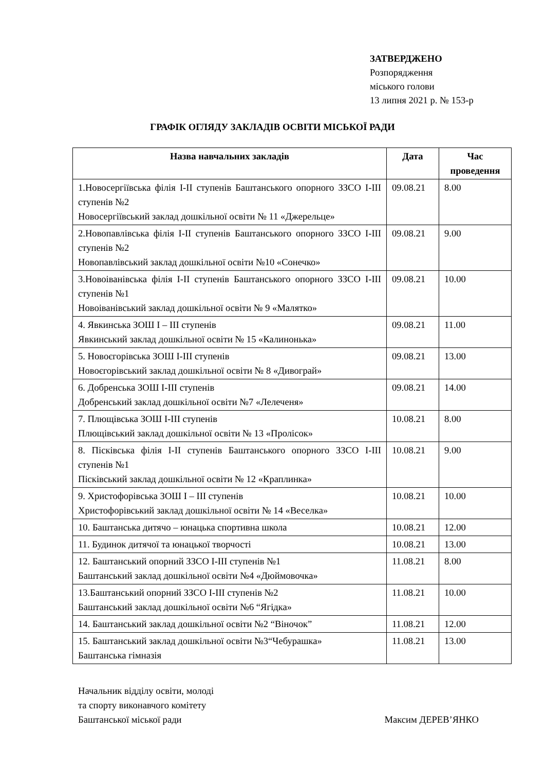ЗАТВЕРДЖЕНО
Розпорядження
міського голови
13 липня 2021 р. № 153-р
ГРАФІК ОГЛЯДУ ЗАКЛАДІВ ОСВІТИ МІСЬКОЇ РАДИ
| Назва навчальних закладів | Дата | Час проведення |
| --- | --- | --- |
| 1.Новосергіївська філія І-ІІ ступенів Баштанського опорного ЗЗСО І-ІІІ ступенів №2 Новосергіївський заклад дошкільної освіти № 11 «Джерельце» | 09.08.21 | 8.00 |
| 2.Новопавлівська філія І-ІІ ступенів Баштанського опорного ЗЗСО І-ІІІ ступенів №2 Новопавлівський заклад дошкільної освіти №10 «Сонечко» | 09.08.21 | 9.00 |
| 3.Новоіванівська філія І-ІІ ступенів Баштанського опорного ЗЗСО І-ІІІ ступенів №1 Новоіванівський заклад дошкільної освіти № 9 «Малятко» | 09.08.21 | 10.00 |
| 4. Явкинська ЗОШ І – ІІІ ступенів Явкинський заклад дошкільної освіти № 15 «Калинонька» | 09.08.21 | 11.00 |
| 5. Новоєгорівська ЗОШ І-ІІІ ступенів Новоєгорівський заклад дошкільної освіти № 8 «Дивограй» | 09.08.21 | 13.00 |
| 6. Добренська ЗОШ І-ІІІ ступенів Добренський заклад дошкільної освіти №7 «Лелеченя» | 09.08.21 | 14.00 |
| 7. Плющівська ЗОШ І-ІІІ ступенів Плющівський заклад дошкільної освіти № 13 «Пролісок» | 10.08.21 | 8.00 |
| 8. Пісківська філія І-ІІ ступенів Баштанського опорного ЗЗСО І-ІІІ ступенів №1 Пісківський заклад дошкільної освіти № 12 «Краплинка» | 10.08.21 | 9.00 |
| 9. Христофорівська ЗОШ І – ІІІ ступенів Христофорівський заклад дошкільної освіти № 14 «Веселка» | 10.08.21 | 10.00 |
| 10. Баштанська дитячо – юнацька спортивна школа | 10.08.21 | 12.00 |
| 11. Будинок дитячої та юнацької творчості | 10.08.21 | 13.00 |
| 12. Баштанський опорний ЗЗСО І-ІІІ ступенів №1 Баштанський заклад дошкільної освіти №4 «Дюймовочка» | 11.08.21 | 8.00 |
| 13.Баштанський опорний ЗЗСО І-ІІІ ступенів №2 Баштанський заклад дошкільної освіти №6 “Ягідка» | 11.08.21 | 10.00 |
| 14. Баштанський заклад дошкільної освіти №2 “Віночок” | 11.08.21 | 12.00 |
| 15. Баштанський заклад дошкільної освіти №3“Чебурашка» Баштанська гімназія | 11.08.21 | 13.00 |
Начальник відділу освіти, молоді
та спорту виконавчого комітету
Баштанської міської ради Максим ДЕРЕВ’ЯНКО